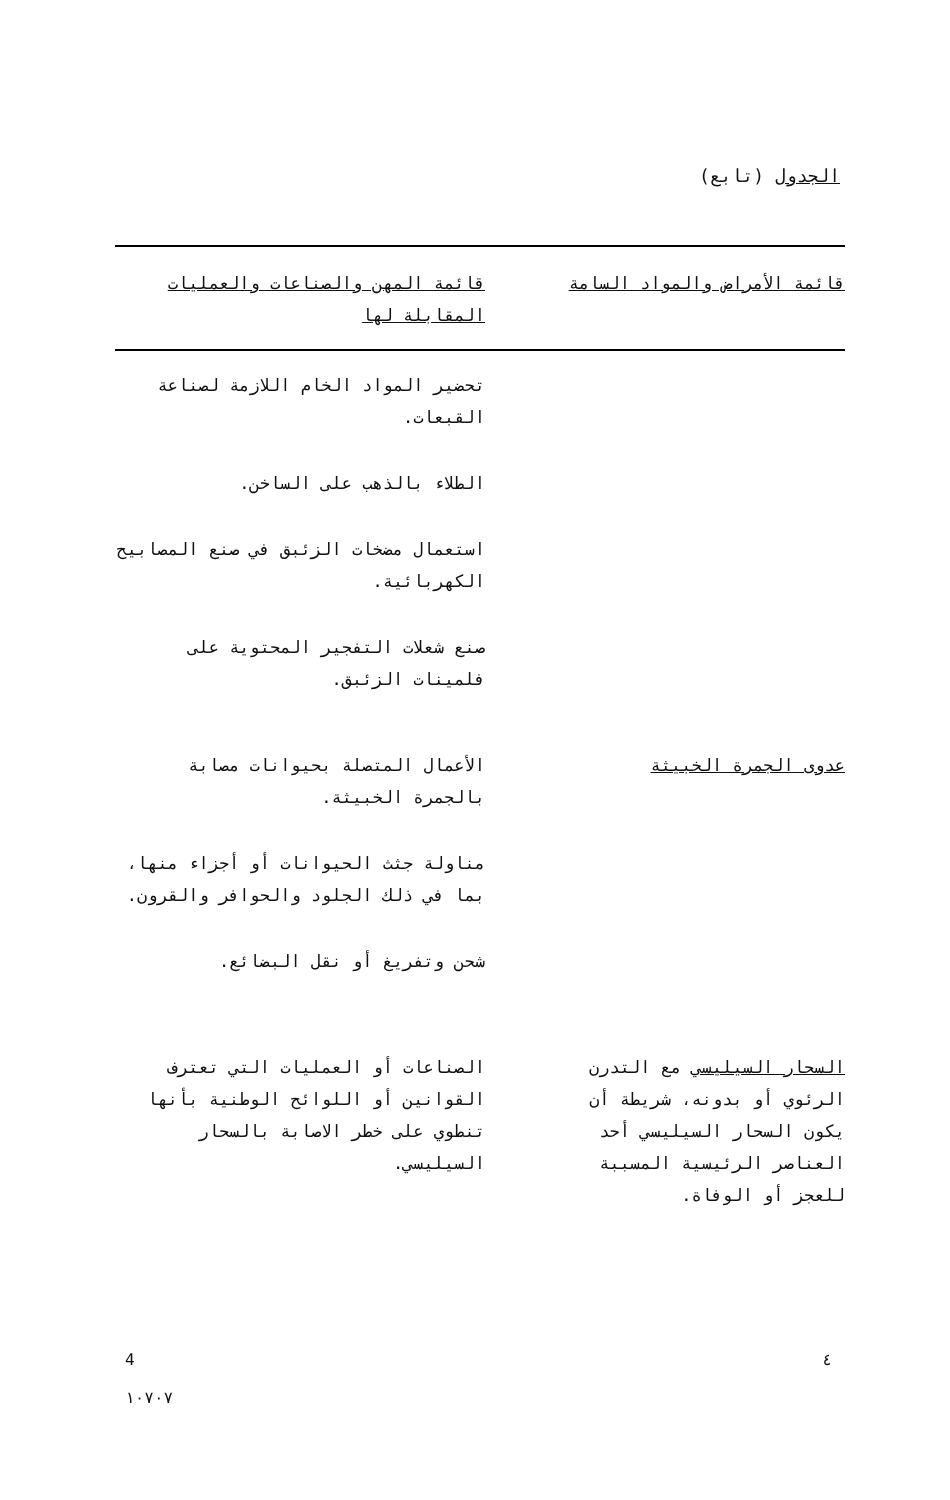الجدول (تابع)
| قائمة الأمراض والمواد السامة | | قائمة المهن والصناعات والعمليات المقابلة لها |
| --- | --- | --- |
| | | تحضير المواد الخام اللازمة لصناعة القبعات. الطلاء بالذهب على الساخن. استعمال مضخات الزئبق في صنع المصابيح الكهربائية. صنع شعلات التفجير المحتوية على فلمينات الزئبق. |
| عدوى الجمرة الخبيثة | | الأعمال المتصلة بحيوانات مصابة بالجمرة الخبيثة. مناولة جثث الحيوانات أو أجزاء منها، بما في ذلك الجلود والحوافر والقرون. شحن وتفريغ أو نقل البضائع. |
| السحار السيليسي مع التدرن الرئوي أو بدونه، شريطة أن يكون السحار السيليسي أحد العناصر الرئيسية المسببة للعجز أو الوفاة. | | الصناعات أو العمليات التي تعترف القوانين أو اللوائح الوطنية بأنها تنطوي على خطر الاصابة بالسحار السيليسي. |
4
١٠٧٠٧
٤